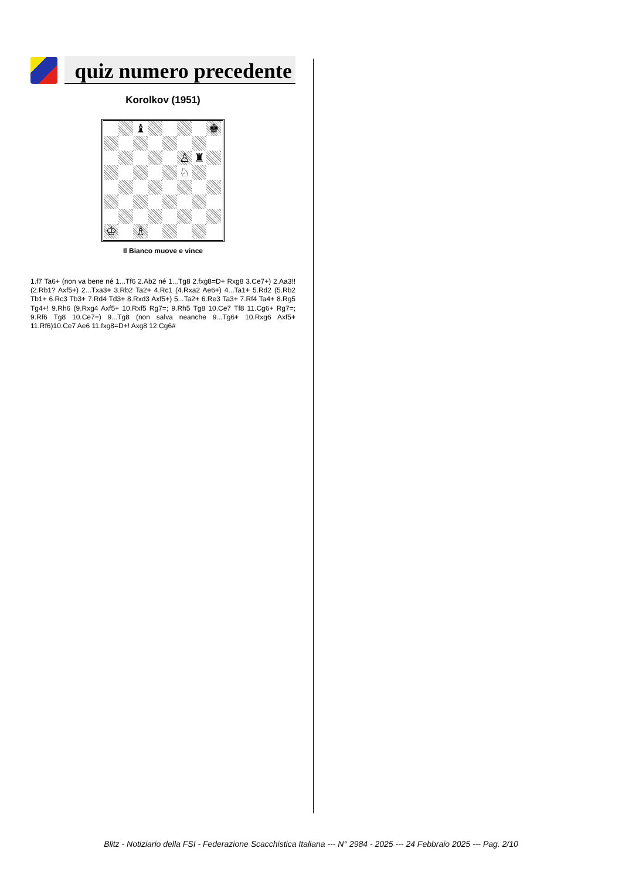quiz numero precedente
Korolkov (1951)
♝
♚
♙
♜
♘
♔
♗
Il Bianco muove e vince
1.f7 Ta6+ (non va bene né 1...Tf6 2.Ab2 né 1...Tg8 2.fxg8=D+ Rxg8 3.Ce7+) 2.Aa3!! (2.Rb1? Axf5+) 2...Txa3+ 3.Rb2 Ta2+ 4.Rc1 (4.Rxa2 Ae6+) 4...Ta1+ 5.Rd2 (5.Rb2 Tb1+ 6.Rc3 Tb3+ 7.Rd4 Td3+ 8.Rxd3 Axf5+) 5...Ta2+ 6.Re3 Ta3+ 7.Rf4 Ta4+ 8.Rg5 Tg4+! 9.Rh6 (9.Rxg4 Axf5+ 10.Rxf5 Rg7=; 9.Rh5 Tg8 10.Ce7 Tf8 11.Cg6+ Rg7=; 9.Rf6 Tg8 10.Ce7=) 9...Tg8 (non salva neanche 9...Tg6+ 10.Rxg6 Axf5+ 11.Rf6)10.Ce7 Ae6 11.fxg8=D+! Axg8 12.Cg6#
Blitz - Notiziario della FSI - Federazione Scacchistica Italiana --- N° 2984 - 2025 --- 24 Febbraio 2025 --- Pag. 2/10